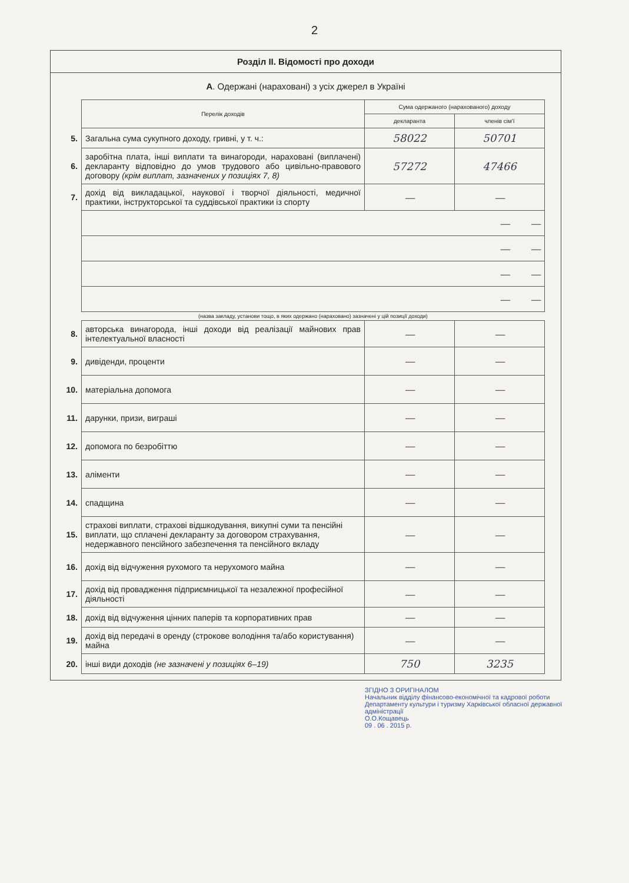2
Розділ II. Відомості про доходи
А. Одержані (нараховані) з усіх джерел в Україні
| | Перелік доходів | Сума одержаного (нарахованого) доходу | |
| | | декларанта | членів сім'ї |
| 5. | Загальна сума сукупного доходу, гривні, у т. ч.: | 58022 | 50701 |
| 6. | заробітна плата, інші виплати та винагороди, нараховані (виплачені) декларанту відповідно до умов трудового або цивільно-правового договору (крім виплат, зазначених у позиціях 7, 8) | 57272 | 47466 |
| 7. | дохід від викладацької, наукової і творчої діяльності, медичної практики, інструкторської та суддівської практики із спорту | — | — |
| | — — | | |
| | — — | | |
| | — — | | |
| | — — | | |
| | (назва закладу, установи тощо, в яких одержано (нараховано) зазначені у цій позиції доходи) | | |
| 8. | авторська винагорода, інші доходи від реалізації майнових прав інтелектуальної власності | — | — |
| 9. | дивіденди, проценти | — | — |
| 10. | матеріальна допомога | — | — |
| 11. | дарунки, призи, виграші | — | — |
| 12. | допомога по безробіттю | — | — |
| 13. | аліменти | — | — |
| 14. | спадщина | — | — |
| 15. | страхові виплати, страхові відшкодування, викупні суми та пенсійні виплати, що сплачені декларанту за договором страхування, недержавного пенсійного забезпечення та пенсійного вкладу | — | — |
| 16. | дохід від відчуження рухомого та нерухомого майна | — | — |
| 17. | дохід від провадження підприємницької та незалежної професійної діяльності | — | — |
| 18. | дохід від відчуження цінних паперів та корпоративних прав | — | — |
| 19. | дохід від передачі в оренду (строкове володіння та/або користування) майна | — | — |
| 20. | інші види доходів (не зазначені у позиціях 6–19) | 750 | 3235 |
ЗГІДНО З ОРИГІНАЛОМ
Начальник відділу фінансово-економічної та кадрової роботи Департаменту культури і туризму Харківської обласної державної адміністрації
О.О.Кощавець
09 . 06 . 2015 р.